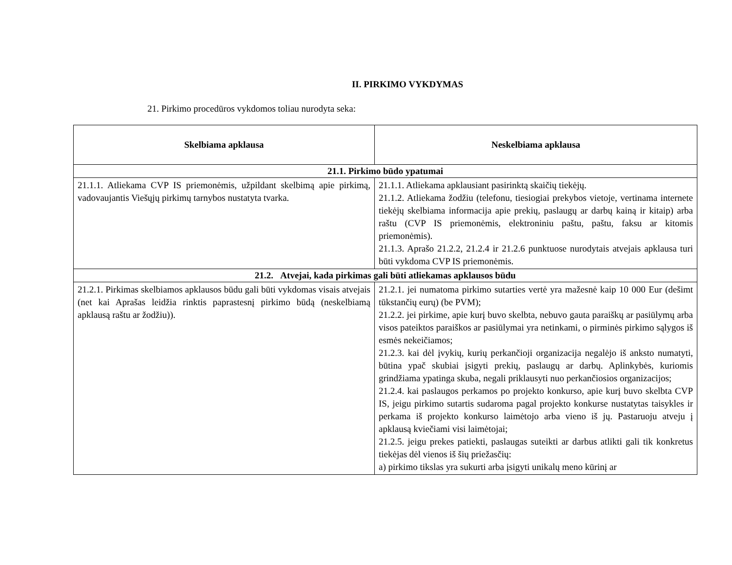II. PIRKIMO VYKDYMAS
21. Pirkimo procedūros vykdomos toliau nurodyta seka:
| Skelbiama apklausa | Neskelbiama apklausa |
| --- | --- |
| 21.1. Pirkimo būdo ypatumai | |
| 21.1.1. Atliekama CVP IS priemonėmis, užpildant skelbimą apie pirkimą, vadovaujantis Viešųjų pirkimų tarnybos nustatyta tvarka. | 21.1.1. Atliekama apklausiant pasirinktą skaičių tiekėjų. 21.1.2. Atliekama žodžiu (telefonu, tiesiogiai prekybos vietoje, vertinama internete tiekėjų skelbiama informacija apie prekių, paslaugų ar darbų kainą ir kitaip) arba raštu (CVP IS priemonėmis, elektroniniu paštu, paštu, faksu ar kitomis priemonėmis). 21.1.3. Aprašo 21.2.2, 21.2.4 ir 21.2.6 punktuose nurodytais atvejais apklausa turi būti vykdoma CVP IS priemonėmis. |
| 21.2. Atvejai, kada pirkimas gali būti atliekamas apklausos būdu | |
| 21.2.1. Pirkimas skelbiamos apklausos būdu gali būti vykdomas visais atvejais (net kai Aprašas leidžia rinktis paprastesnį pirkimo būdą (neskelbiamą apklausą raštu ar žodžiu)). | 21.2.1. jei numatoma pirkimo sutarties vertė yra mažesnė kaip 10 000 Eur (dešimt tūkstančių eurų) (be PVM); 21.2.2. jei pirkime, apie kurį buvo skelbta, nebuvo gauta paraiškų ar pasiūlymų arba visos pateiktos paraiškos ar pasiūlymai yra netinkami, o pirminės pirkimo sąlygos iš esmės nekeičiamos; 21.2.3. kai dėl įvykių, kurių perkančioji organizacija negalėjo iš anksto numatyti, būtina ypač skubiai įsigyti prekių, paslaugų ar darbų. Aplinkybės, kuriomis grindžiama ypatinga skuba, negali priklausyti nuo perkančiosios organizacijos; 21.2.4. kai paslaugos perkamos po projekto konkurso, apie kurį buvo skelbta CVP IS, jeigu pirkimo sutartis sudaroma pagal projekto konkurse nustatytas taisykles ir perkama iš projekto konkurso laimėtojo arba vieno iš jų. Pastaruoju atveju į apklausą kviečiami visi laimėtojai; 21.2.5. jeigu prekes patiekti, paslaugas suteikti ar darbus atlikti gali tik konkretus tiekėjas dėl vienos iš šių priežasčių: a) pirkimo tikslas yra sukurti arba įsigyti unikalų meno kūrinį ar |